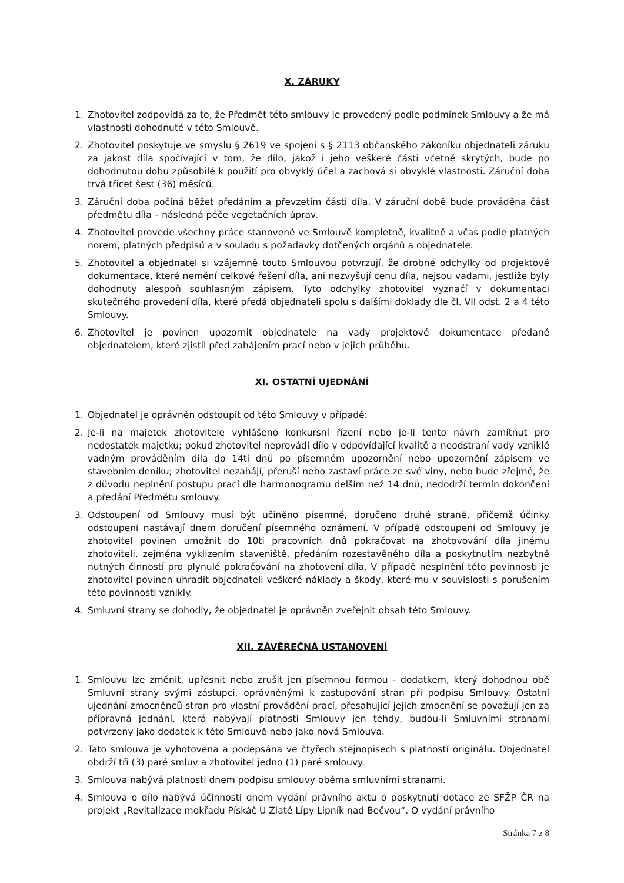X. ZÁRUKY
1. Zhotovitel zodpovídá za to, že Předmět této smlouvy je provedený podle podmínek Smlouvy a že má vlastnosti dohodnuté v této Smlouvě.
2. Zhotovitel poskytuje ve smyslu § 2619 ve spojení s § 2113 občanského zákoníku objednateli záruku za jakost díla spočívající v tom, že dílo, jakož i jeho veškeré části včetně skrytých, bude po dohodnutou dobu způsobilé k použití pro obvyklý účel a zachová si obvyklé vlastnosti. Záruční doba trvá třicet šest (36) měsíců.
3. Záruční doba počíná běžet předáním a převzetím části díla. V záruční době bude prováděna část předmětu díla – následná péče vegetačních úprav.
4. Zhotovitel provede všechny práce stanovené ve Smlouvě kompletně, kvalitně a včas podle platných norem, platných předpisů a v souladu s požadavky dotčených orgánů a objednatele.
5. Zhotovitel a objednatel si vzájemně touto Smlouvou potvrzují, že drobné odchylky od projektové dokumentace, které nemění celkové řešení díla, ani nezvyšují cenu díla, nejsou vadami, jestliže byly dohodnuty alespoň souhlasným zápisem. Tyto odchylky zhotovitel vyznačí v dokumentaci skutečného provedení díla, které předá objednateli spolu s dalšími doklady dle čl. VII odst. 2 a 4 této Smlouvy.
6. Zhotovitel je povinen upozornit objednatele na vady projektové dokumentace předané objednatelem, které zjistil před zahájením prací nebo v jejich průběhu.
XI. OSTATNÍ UJEDNÁNÍ
1. Objednatel je oprávněn odstoupit od této Smlouvy v případě:
2. Je-li na majetek zhotovitele vyhlášeno konkursní řízení nebo je-li tento návrh zamítnut pro nedostatek majetku; pokud zhotovitel neprovádí dílo v odpovídající kvalitě a neodstraní vady vzniklé vadným prováděním díla do 14ti dnů po písemném upozornění nebo upozornění zápisem ve stavebním deníku; zhotovitel nezahájí, přeruší nebo zastaví práce ze své viny, nebo bude zřejmé, že z důvodu neplnění postupu prací dle harmonogramu delším než 14 dnů, nedodrží termín dokončení a předání Předmětu smlouvy.
3. Odstoupení od Smlouvy musí být učiněno písemně, doručeno druhé straně, přičemž účinky odstoupení nastávají dnem doručení písemného oznámení. V případě odstoupení od Smlouvy je zhotovitel povinen umožnit do 10ti pracovních dnů pokračovat na zhotovování díla jinému zhotoviteli, zejména vyklizením staveniště, předáním rozestavěného díla a poskytnutím nezbytně nutných činností pro plynulé pokračování na zhotovení díla. V případě nesplnění této povinnosti je zhotovitel povinen uhradit objednateli veškeré náklady a škody, které mu v souvislosti s porušením této povinnosti vznikly.
4. Smluvní strany se dohodly, že objednatel je oprávněn zveřejnit obsah této Smlouvy.
XII. ZÁVĚREČNÁ USTANOVENÍ
1. Smlouvu lze změnit, upřesnit nebo zrušit jen písemnou formou - dodatkem, který dohodnou obě Smluvní strany svými zástupci, oprávněnými k zastupování stran při podpisu Smlouvy. Ostatní ujednání zmocněnců stran pro vlastní provádění prací, přesahující jejich zmocnění se považují jen za přípravná jednání, která nabývají platnosti Smlouvy jen tehdy, budou-li Smluvními stranami potvrzeny jako dodatek k této Smlouvě nebo jako nová Smlouva.
2. Tato smlouva je vyhotovena a podepsána ve čtyřech stejnopisech s platností originálu. Objednatel obdrží tři (3) paré smluv a zhotovitel jedno (1) paré smlouvy.
3. Smlouva nabývá platnosti dnem podpisu smlouvy oběma smluvními stranami.
4. Smlouva o dílo nabývá účinnosti dnem vydání právního aktu o poskytnutí dotace ze SFŽP ČR na projekt „Revitalizace mokřadu Pískáč U Zlaté Lípy Lipník nad Bečvou“. O vydání právního
Stránka 7 z 8